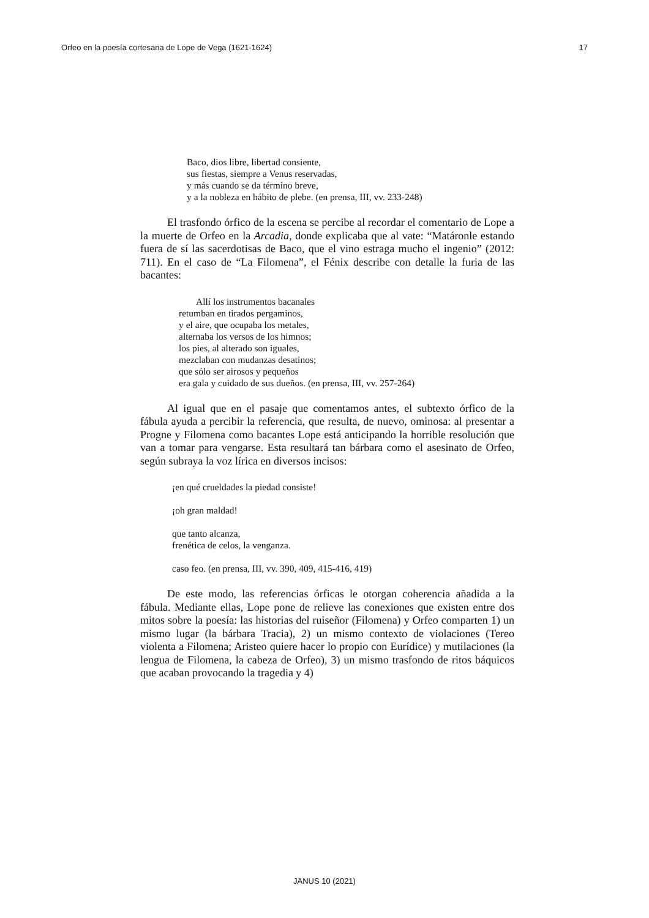Orfeo en la poesía cortesana de Lope de Vega (1621-1624) 17
Baco, dios libre, libertad consiente,
sus fiestas, siempre a Venus reservadas,
y más cuando se da término breve,
y a la nobleza en hábito de plebe. (en prensa, III, vv. 233-248)
El trasfondo órfico de la escena se percibe al recordar el comentario de Lope a la muerte de Orfeo en la Arcadia, donde explicaba que al vate: “Matáronle estando fuera de sí las sacerdotisas de Baco, que el vino estraga mucho el ingenio” (2012: 711). En el caso de “La Filomena”, el Fénix describe con detalle la furia de las bacantes:
Allí los instrumentos bacanales
retumban en tirados pergaminos,
y el aire, que ocupaba los metales,
alternaba los versos de los himnos;
los pies, al alterado son iguales,
mezclaban con mudanzas desatinos;
que sólo ser airosos y pequeños
era gala y cuidado de sus dueños. (en prensa, III, vv. 257-264)
Al igual que en el pasaje que comentamos antes, el subtexto órfico de la fábula ayuda a percibir la referencia, que resulta, de nuevo, ominosa: al presentar a Progne y Filomena como bacantes Lope está anticipando la horrible resolución que van a tomar para vengarse. Esta resultará tan bárbara como el asesinato de Orfeo, según subraya la voz lírica en diversos incisos:
¡en qué crueldades la piedad consiste!
¡oh gran maldad!
que tanto alcanza,
frenética de celos, la venganza.
caso feo. (en prensa, III, vv. 390, 409, 415-416, 419)
De este modo, las referencias órficas le otorgan coherencia añadida a la fábula. Mediante ellas, Lope pone de relieve las conexiones que existen entre dos mitos sobre la poesía: las historias del ruiseñor (Filomena) y Orfeo comparten 1) un mismo lugar (la bárbara Tracia), 2) un mismo contexto de violaciones (Tereo violenta a Filomena; Aristeo quiere hacer lo propio con Eurídice) y mutilaciones (la lengua de Filomena, la cabeza de Orfeo), 3) un mismo trasfondo de ritos báquicos que acaban provocando la tragedia y 4)
JANUS 10 (2021)